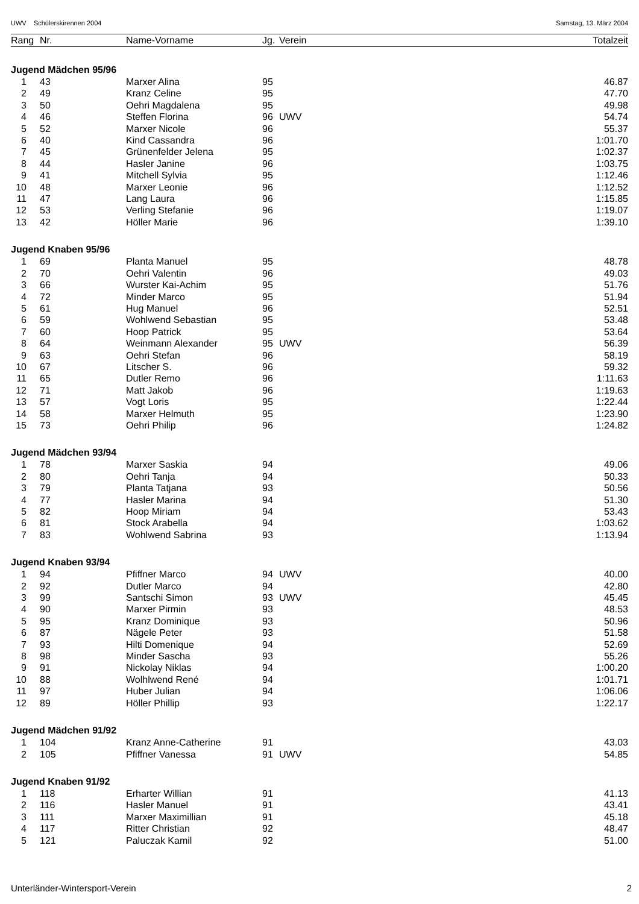UWV Schülerskirennen 2004 Samstag, 13. März 2004
| Rang | Nr. | Name-Vorname | Jg. | Verein | Totalzeit |
| --- | --- | --- | --- | --- | --- |
| Jugend Mädchen 95/96 | | | | | |
| 1 | 43 | Marxer Alina | 95 | | 46.87 |
| 2 | 49 | Kranz Celine | 95 | | 47.70 |
| 3 | 50 | Oehri Magdalena | 95 | | 49.98 |
| 4 | 46 | Steffen Florina | 96 | UWV | 54.74 |
| 5 | 52 | Marxer Nicole | 96 | | 55.37 |
| 6 | 40 | Kind Cassandra | 96 | | 1:01.70 |
| 7 | 45 | Grünenfelder Jelena | 95 | | 1:02.37 |
| 8 | 44 | Hasler Janine | 96 | | 1:03.75 |
| 9 | 41 | Mitchell Sylvia | 95 | | 1:12.46 |
| 10 | 48 | Marxer Leonie | 96 | | 1:12.52 |
| 11 | 47 | Lang Laura | 96 | | 1:15.85 |
| 12 | 53 | Verling Stefanie | 96 | | 1:19.07 |
| 13 | 42 | Höller Marie | 96 | | 1:39.10 |
| Jugend Knaben 95/96 | | | | | |
| 1 | 69 | Planta Manuel | 95 | | 48.78 |
| 2 | 70 | Oehri Valentin | 96 | | 49.03 |
| 3 | 66 | Wurster Kai-Achim | 95 | | 51.76 |
| 4 | 72 | Minder Marco | 95 | | 51.94 |
| 5 | 61 | Hug Manuel | 96 | | 52.51 |
| 6 | 59 | Wohlwend Sebastian | 95 | | 53.48 |
| 7 | 60 | Hoop Patrick | 95 | | 53.64 |
| 8 | 64 | Weinmann Alexander | 95 | UWV | 56.39 |
| 9 | 63 | Oehri Stefan | 96 | | 58.19 |
| 10 | 67 | Litscher S. | 96 | | 59.32 |
| 11 | 65 | Dutler Remo | 96 | | 1:11.63 |
| 12 | 71 | Matt Jakob | 96 | | 1:19.63 |
| 13 | 57 | Vogt Loris | 95 | | 1:22.44 |
| 14 | 58 | Marxer Helmuth | 95 | | 1:23.90 |
| 15 | 73 | Oehri Philip | 96 | | 1:24.82 |
| Jugend Mädchen 93/94 | | | | | |
| 1 | 78 | Marxer Saskia | 94 | | 49.06 |
| 2 | 80 | Oehri Tanja | 94 | | 50.33 |
| 3 | 79 | Planta Tatjana | 93 | | 50.56 |
| 4 | 77 | Hasler Marina | 94 | | 51.30 |
| 5 | 82 | Hoop Miriam | 94 | | 53.43 |
| 6 | 81 | Stock Arabella | 94 | | 1:03.62 |
| 7 | 83 | Wohlwend Sabrina | 93 | | 1:13.94 |
| Jugend Knaben 93/94 | | | | | |
| 1 | 94 | Pfiffner Marco | 94 | UWV | 40.00 |
| 2 | 92 | Dutler Marco | 94 | | 42.80 |
| 3 | 99 | Santschi Simon | 93 | UWV | 45.45 |
| 4 | 90 | Marxer Pirmin | 93 | | 48.53 |
| 5 | 95 | Kranz Dominique | 93 | | 50.96 |
| 6 | 87 | Nägele Peter | 93 | | 51.58 |
| 7 | 93 | Hilti Domenique | 94 | | 52.69 |
| 8 | 98 | Minder Sascha | 93 | | 55.26 |
| 9 | 91 | Nickolay Niklas | 94 | | 1:00.20 |
| 10 | 88 | Wolhlwend René | 94 | | 1:01.71 |
| 11 | 97 | Huber Julian | 94 | | 1:06.06 |
| 12 | 89 | Höller Phillip | 93 | | 1:22.17 |
| Jugend Mädchen 91/92 | | | | | |
| 1 | 104 | Kranz Anne-Catherine | 91 | | 43.03 |
| 2 | 105 | Pfiffner Vanessa | 91 | UWV | 54.85 |
| Jugend Knaben 91/92 | | | | | |
| 1 | 118 | Erharter Willian | 91 | | 41.13 |
| 2 | 116 | Hasler Manuel | 91 | | 43.41 |
| 3 | 111 | Marxer Maximillian | 91 | | 45.18 |
| 4 | 117 | Ritter Christian | 92 | | 48.47 |
| 5 | 121 | Paluczak Kamil | 92 | | 51.00 |
Unterländer-Wintersport-Verein 2